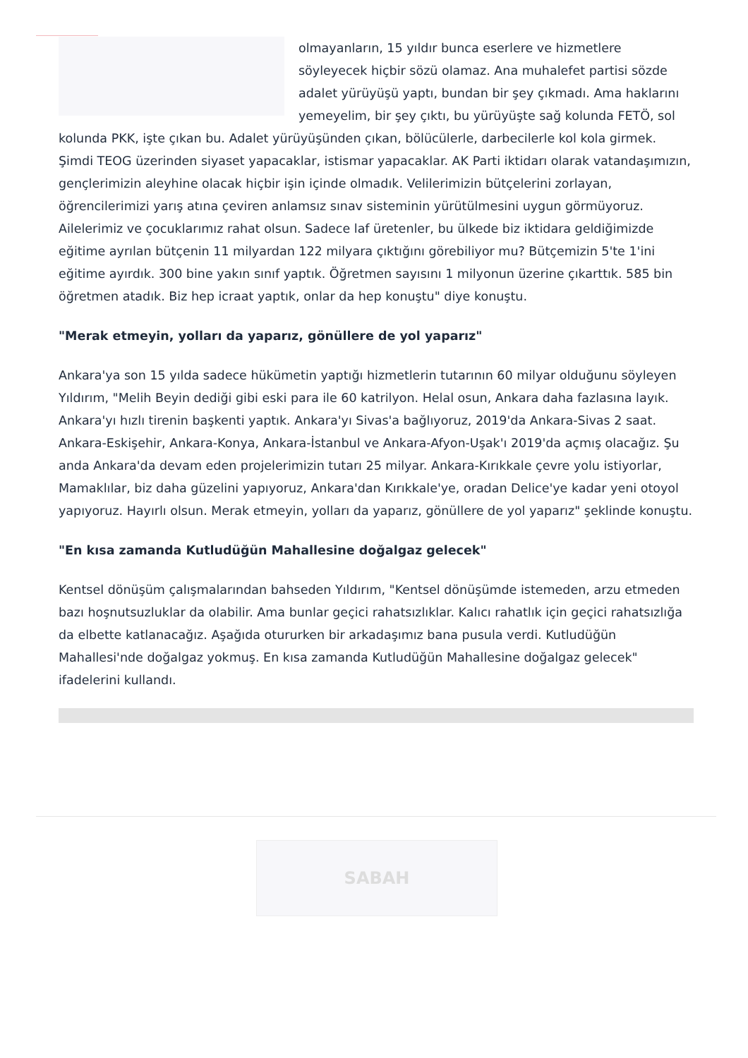olmayanların, 15 yıldır bunca eserlere ve hizmetlere söyleyecek hiçbir sözü olamaz. Ana muhalefet partisi sözde adalet yürüyüşü yaptı, bundan bir şey çıkmadı. Ama haklarını yemeyelim, bir şey çıktı, bu yürüyüşte sağ kolunda FETÖ, sol kolunda PKK, işte çıkan bu. Adalet yürüyüşünden çıkan, bölücülerle, darbecilerle kol kola girmek. Şimdi TEOG üzerinden siyaset yapacaklar, istismar yapacaklar. AK Parti iktidarı olarak vatandaşımızın, gençlerimizin aleyhine olacak hiçbir işin içinde olmadık. Velilerimizin bütçelerini zorlayan, öğrencilerimizi yarış atına çeviren anlamsız sınav sisteminin yürütülmesini uygun görmüyoruz. Ailelerimiz ve çocuklarımız rahat olsun. Sadece laf üretenler, bu ülkede biz iktidara geldiğimizde eğitime ayrılan bütçenin 11 milyardan 122 milyara çıktığını görebiliyor mu? Bütçemizin 5'te 1'ini eğitime ayırdık. 300 bine yakın sınıf yaptık. Öğretmen sayısını 1 milyonun üzerine çıkarttık. 585 bin öğretmen atadık. Biz hep icraat yaptık, onlar da hep konuştu" diye konuştu.
"Merak etmeyin, yolları da yaparız, gönüllere de yol yaparız"
Ankara'ya son 15 yılda sadece hükümetin yaptığı hizmetlerin tutarının 60 milyar olduğunu söyleyen Yıldırım, "Melih Beyin dediği gibi eski para ile 60 katrilyon. Helal osun, Ankara daha fazlasına layık. Ankara'yı hızlı tirenin başkenti yaptık. Ankara'yı Sivas'a bağlıyoruz, 2019'da Ankara-Sivas 2 saat. Ankara-Eskişehir, Ankara-Konya, Ankara-İstanbul ve Ankara-Afyon-Uşak'ı 2019'da açmış olacağız. Şu anda Ankara'da devam eden projelerimizin tutarı 25 milyar. Ankara-Kırıkkale çevre yolu istiyorlar, Mamaklılar, biz daha güzelini yapıyoruz, Ankara'dan Kırıkkale'ye, oradan Delice'ye kadar yeni otoyol yapıyoruz. Hayırlı olsun. Merak etmeyin, yolları da yaparız, gönüllere de yol yaparız" şeklinde konuştu.
"En kısa zamanda Kutludüğün Mahallesine doğalgaz gelecek"
Kentsel dönüşüm çalışmalarından bahseden Yıldırım, "Kentsel dönüşümde istemeden, arzu etmeden bazı hoşnutsuzluklar da olabilir. Ama bunlar geçici rahatsızlıklar. Kalıcı rahatlık için geçici rahatsızlığa da elbette katlanacağız. Aşağıda otururken bir arkadaşımız bana pusula verdi. Kutludüğün Mahallesi'nde doğalgaz yokmuş. En kısa zamanda Kutludüğün Mahallesine doğalgaz gelecek" ifadelerini kullandı.
SABAH